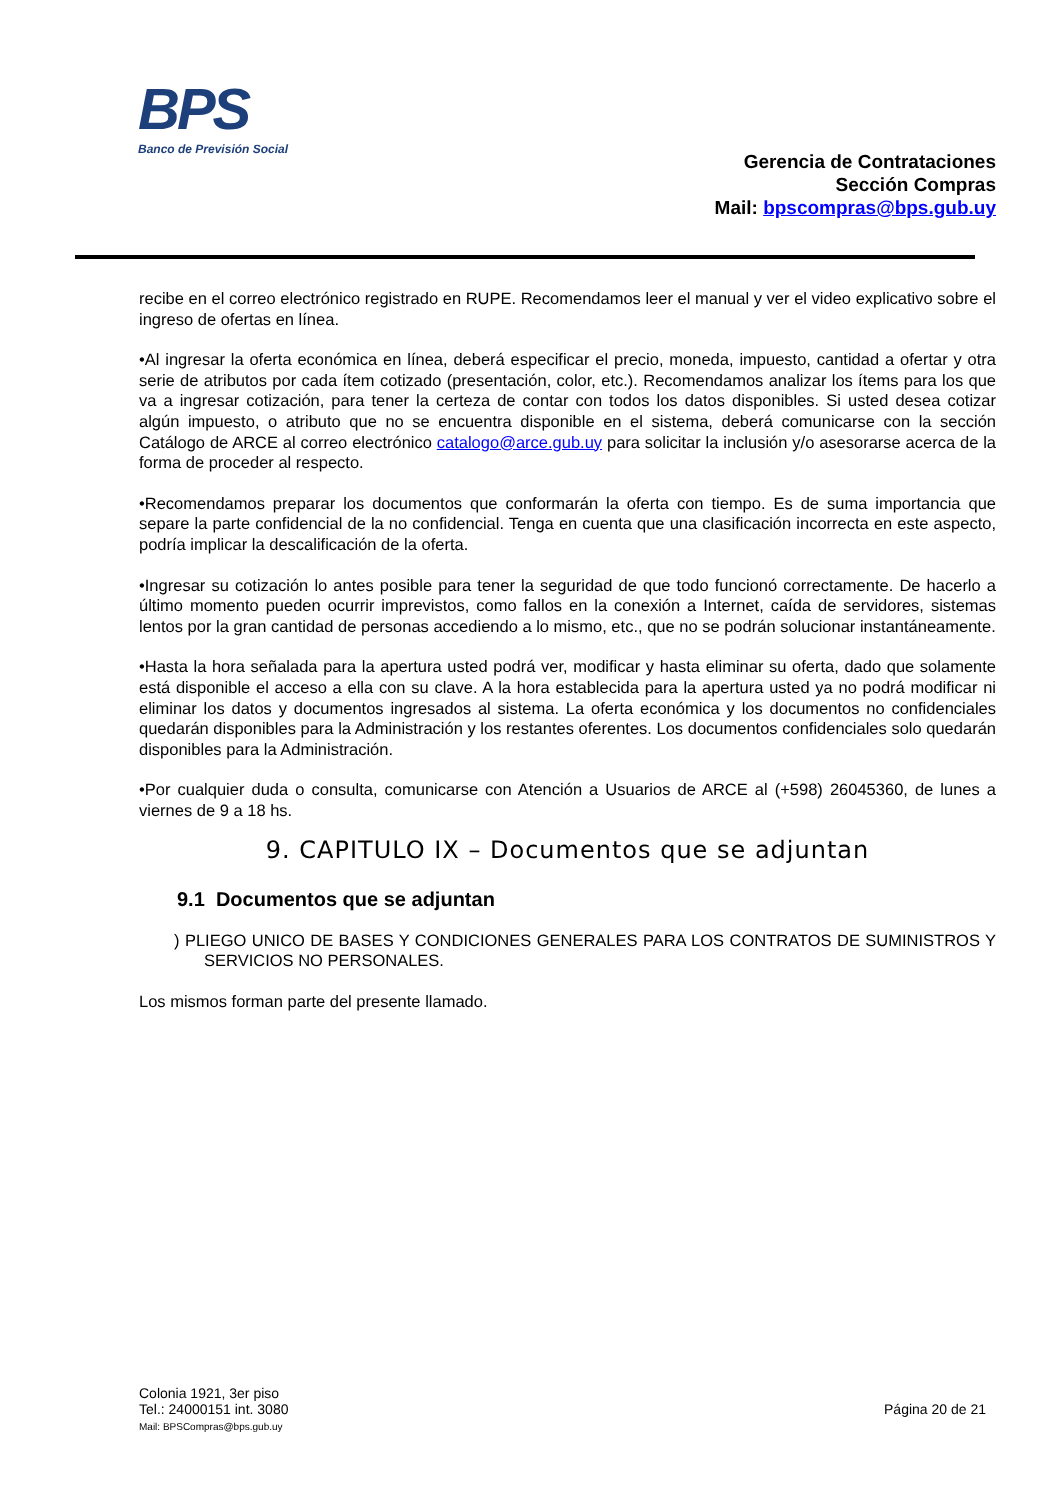BPS
Banco de Previsión Social
Gerencia de Contrataciones
Sección Compras
Mail: bpscompras@bps.gub.uy
recibe en el correo electrónico registrado en RUPE. Recomendamos leer el manual y ver el video explicativo sobre el ingreso de ofertas en línea.
•Al ingresar la oferta económica en línea, deberá especificar el precio, moneda, impuesto, cantidad a ofertar y otra serie de atributos por cada ítem cotizado (presentación, color, etc.). Recomendamos analizar los ítems para los que va a ingresar cotización, para tener la certeza de contar con todos los datos disponibles. Si usted desea cotizar algún impuesto, o atributo que no se encuentra disponible en el sistema, deberá comunicarse con la sección Catálogo de ARCE al correo electrónico catalogo@arce.gub.uy para solicitar la inclusión y/o asesorarse acerca de la forma de proceder al respecto.
•Recomendamos preparar los documentos que conformarán la oferta con tiempo. Es de suma importancia que separe la parte confidencial de la no confidencial. Tenga en cuenta que una clasificación incorrecta en este aspecto, podría implicar la descalificación de la oferta.
•Ingresar su cotización lo antes posible para tener la seguridad de que todo funcionó correctamente. De hacerlo a último momento pueden ocurrir imprevistos, como fallos en la conexión a Internet, caída de servidores, sistemas lentos por la gran cantidad de personas accediendo a lo mismo, etc., que no se podrán solucionar instantáneamente.
•Hasta la hora señalada para la apertura usted podrá ver, modificar y hasta eliminar su oferta, dado que solamente está disponible el acceso a ella con su clave. A la hora establecida para la apertura usted ya no podrá modificar ni eliminar los datos y documentos ingresados al sistema. La oferta económica y los documentos no confidenciales quedarán disponibles para la Administración y los restantes oferentes. Los documentos confidenciales solo quedarán disponibles para la Administración.
•Por cualquier duda o consulta, comunicarse con Atención a Usuarios de ARCE al (+598) 26045360, de lunes a viernes de 9 a 18 hs.
9. CAPITULO IX – Documentos que se adjuntan
9.1 Documentos que se adjuntan
) PLIEGO UNICO DE BASES Y CONDICIONES GENERALES PARA LOS CONTRATOS DE SUMINISTROS Y SERVICIOS NO PERSONALES.
Los mismos forman parte del presente llamado.
Colonia 1921, 3er piso
Tel.: 24000151 int. 3080
Mail: BPSCompras@bps.gub.uy
Página 20 de 21